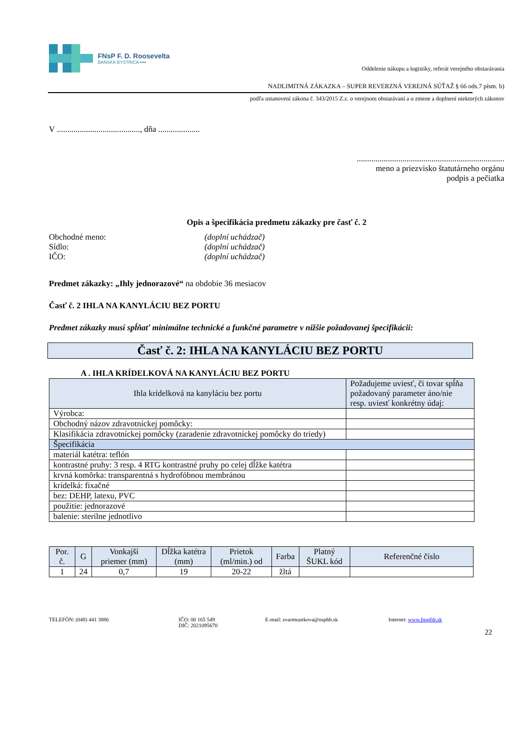FNsP F. D. Roosevelta
BANSKÁ BYSTRICA ▪▪▪▪
Oddelenie nákupu a logistiky, referát verejného obstarávania
NADLIMITNÁ ZÁKAZKA – SUPER REVERZNÁ VEREJNÁ SÚŤAŽ § 66 ods.7 písm. b)
podľa ustanovení zákona č. 343/2015 Z.z. o verejnom obstarávaní a o zmene a doplnení niektorých zákonov
V ........................................, dňa ....................
.......................................................................
meno a priezvisko štatutárneho orgánu
podpis a pečiatka
Opis a špecifikácia predmetu zákazky pre časť č. 2
Obchodné meno: (doplní uchádzač) Sídlo: (doplní uchádzač) IČO: (doplní uchádzač)
Predmet zákazky: „Ihly jednorazové“ na obdobie 36 mesiacov
Časť č. 2 IHLA NA KANYLÁCIU BEZ PORTU
Predmet zákazky musí spĺňať minimálne technické a funkčné parametre v nižšie požadovanej špecifikácii:
Časť č. 2: IHLA NA KANYLÁCIU BEZ PORTU
A . IHLA KRÍDELKOVÁ NA KANYLÁCIU BEZ PORTU
| Ihla krídelková na kanyláciu bez portu | Požadujeme uviesť, či tovar spĺňa požadovaný parameter áno/nie resp. uviesť konkrétny údaj: |
| Výrobca: | |
| Obchodný názov zdravotníckej pomôcky: | |
| Klasifikácia zdravotníckej pomôcky (zaradenie zdravotníckej pomôcky do triedy) | |
| Špecifikácia | |
| materiál katétra: teflón | |
| kontrastné pruhy: 3 resp. 4 RTG kontrastné pruhy po celej dĺžke katétra | |
| krvná komôrka: transparentná s hydrofóbnou membránou | |
| krídelká: fixačné | |
| bez: DEHP, latexu, PVC | |
| použitie: jednorazové | |
| balenie: sterilne jednotlivo | |
| Por. č. | G | Vonkajší priemer (mm) | Dĺžka katétra (mm) | Prietok (ml/min.) od | Farba | Platný ŠUKL kód | Referenčné číslo |
| --- | --- | --- | --- | --- | --- | --- | --- |
| 1 | 24 | 0,7 | 19 | 20-22 | žltá | | |
TELEFÓN: (048) 441 3886 IČO: 00 165 549
DIČ: 2021095670 E-mail: zvarmuzekova@nspbb.sk Internet: www.fnspfdr.sk
22